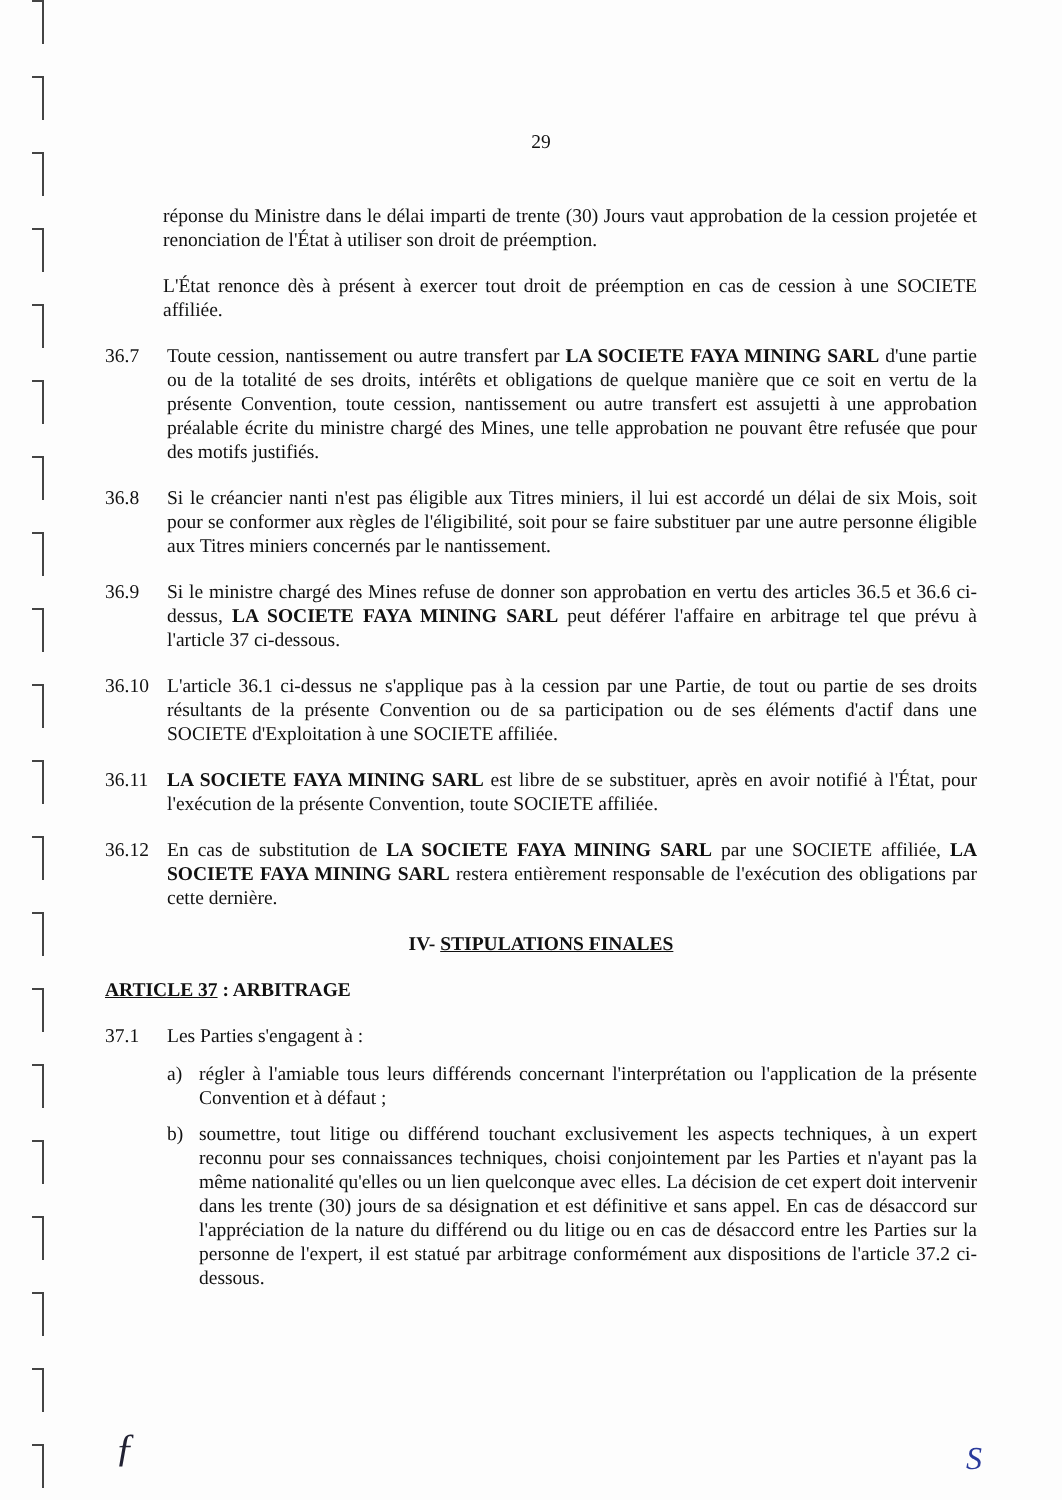29
réponse du Ministre dans le délai imparti de trente (30) Jours vaut approbation de la cession projetée et renonciation de l'État à utiliser son droit de préemption.
L'État renonce dès à présent à exercer tout droit de préemption en cas de cession à une SOCIETE affiliée.
36.7 Toute cession, nantissement ou autre transfert par LA SOCIETE FAYA MINING SARL d'une partie ou de la totalité de ses droits, intérêts et obligations de quelque manière que ce soit en vertu de la présente Convention, toute cession, nantissement ou autre transfert est assujetti à une approbation préalable écrite du ministre chargé des Mines, une telle approbation ne pouvant être refusée que pour des motifs justifiés.
36.8 Si le créancier nanti n'est pas éligible aux Titres miniers, il lui est accordé un délai de six Mois, soit pour se conformer aux règles de l'éligibilité, soit pour se faire substituer par une autre personne éligible aux Titres miniers concernés par le nantissement.
36.9 Si le ministre chargé des Mines refuse de donner son approbation en vertu des articles 36.5 et 36.6 ci-dessus, LA SOCIETE FAYA MINING SARL peut déférer l'affaire en arbitrage tel que prévu à l'article 37 ci-dessous.
36.10 L'article 36.1 ci-dessus ne s'applique pas à la cession par une Partie, de tout ou partie de ses droits résultants de la présente Convention ou de sa participation ou de ses éléments d'actif dans une SOCIETE d'Exploitation à une SOCIETE affiliée.
36.11 LA SOCIETE FAYA MINING SARL est libre de se substituer, après en avoir notifié à l'État, pour l'exécution de la présente Convention, toute SOCIETE affiliée.
36.12 En cas de substitution de LA SOCIETE FAYA MINING SARL par une SOCIETE affiliée, LA SOCIETE FAYA MINING SARL restera entièrement responsable de l'exécution des obligations par cette dernière.
IV- STIPULATIONS FINALES
ARTICLE 37 : ARBITRAGE
37.1 Les Parties s'engagent à :
a) régler à l'amiable tous leurs différends concernant l'interprétation ou l'application de la présente Convention et à défaut ;
b) soumettre, tout litige ou différend touchant exclusivement les aspects techniques, à un expert reconnu pour ses connaissances techniques, choisi conjointement par les Parties et n'ayant pas la même nationalité qu'elles ou un lien quelconque avec elles. La décision de cet expert doit intervenir dans les trente (30) jours de sa désignation et est définitive et sans appel. En cas de désaccord sur l'appréciation de la nature du différend ou du litige ou en cas de désaccord entre les Parties sur la personne de l'expert, il est statué par arbitrage conformément aux dispositions de l'article 37.2 ci-dessous.
ƒ S